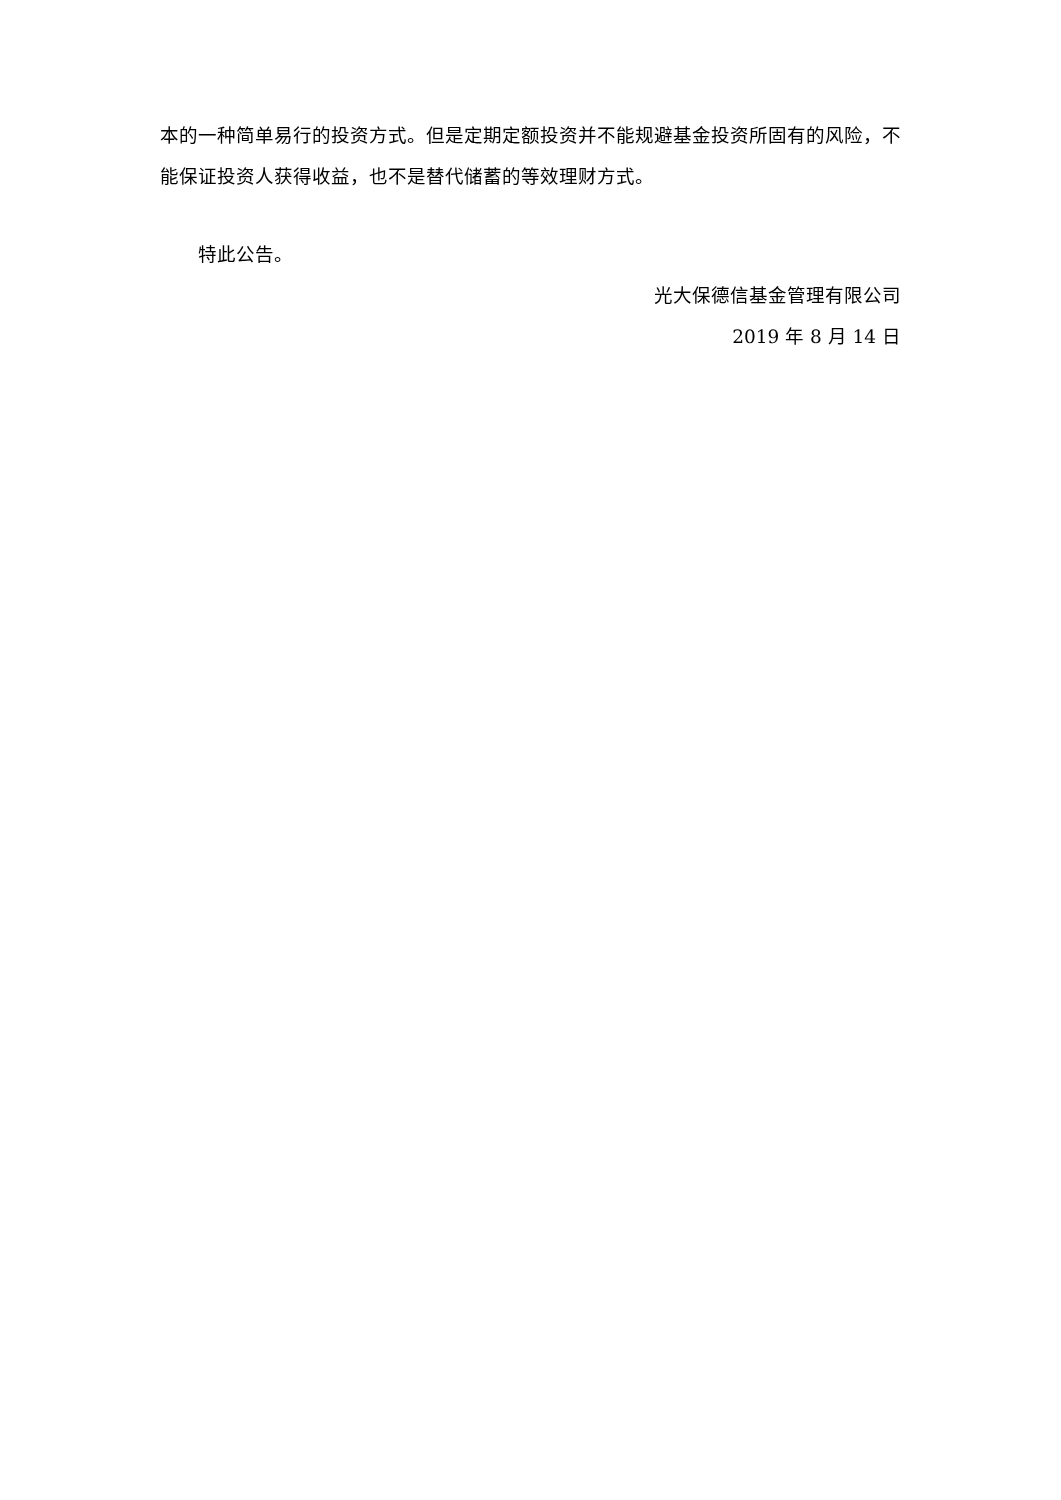本的一种简单易行的投资方式。但是定期定额投资并不能规避基金投资所固有的风险，不能保证投资人获得收益，也不是替代储蓄的等效理财方式。
特此公告。
光大保德信基金管理有限公司
2019 年 8 月 14 日